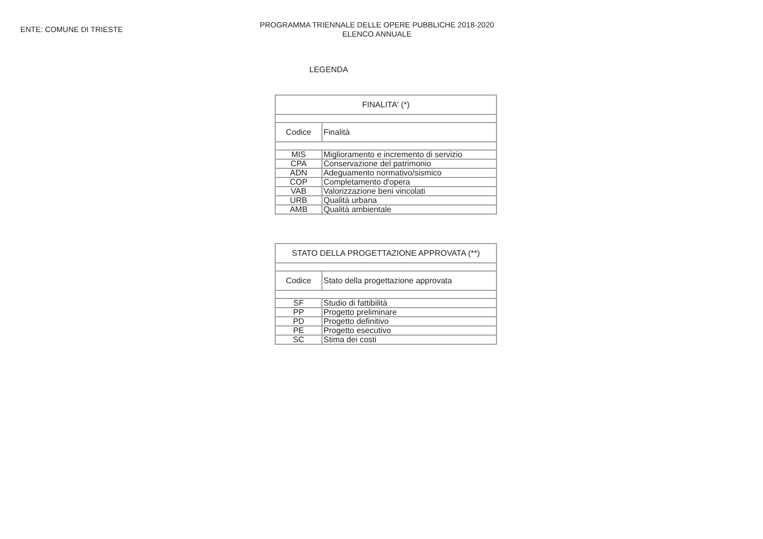ENTE: COMUNE DI TRIESTE
PROGRAMMA TRIENNALE DELLE OPERE PUBBLICHE 2018-2020
ELENCO ANNUALE
LEGENDA
| FINALITA' (*) | |
| Codice | Finalità |
| MIS | Miglioramento e incremento di servizio |
| CPA | Conservazione del patrimonio |
| ADN | Adeguamento normativo/sismico |
| COP | Completamento d'opera |
| VAB | Valorizzazione beni vincolati |
| URB | Qualità urbana |
| AMB | Qualità ambientale |
| STATO DELLA PROGETTAZIONE APPROVATA (**) | |
| Codice | Stato della progettazione approvata |
| SF | Studio di fattibilità |
| PP | Progetto preliminare |
| PD | Progetto definitivo |
| PE | Progetto esecutivo |
| SC | Stima dei costi |